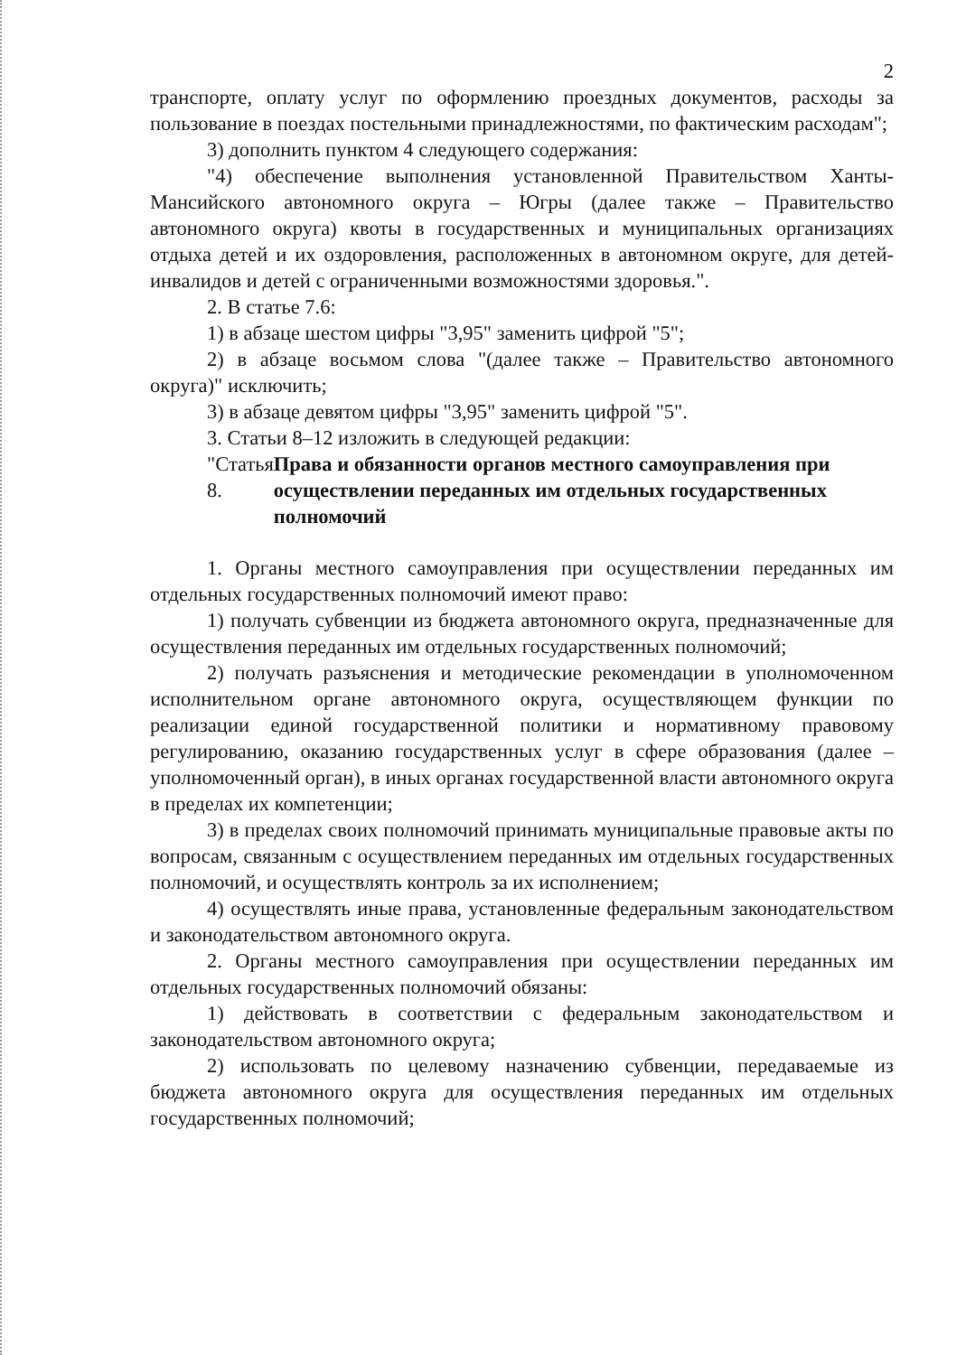2
транспорте, оплату услуг по оформлению проездных документов, расходы за пользование в поездах постельными принадлежностями, по фактическим расходам";
3) дополнить пунктом 4 следующего содержания:
"4) обеспечение выполнения установленной Правительством Ханты-Мансийского автономного округа – Югры (далее также – Правительство автономного округа) квоты в государственных и муниципальных организациях отдыха детей и их оздоровления, расположенных в автономном округе, для детей-инвалидов и детей с ограниченными возможностями здоровья.".
2. В статье 7.6:
1) в абзаце шестом цифры "3,95" заменить цифрой "5";
2) в абзаце восьмом слова "(далее также – Правительство автономного округа)" исключить;
3) в абзаце девятом цифры "3,95" заменить цифрой "5".
3. Статьи 8–12 изложить в следующей редакции:
"Статья 8. Права и обязанности органов местного самоуправления при осуществлении переданных им отдельных государственных полномочий
1. Органы местного самоуправления при осуществлении переданных им отдельных государственных полномочий имеют право:
1) получать субвенции из бюджета автономного округа, предназначенные для осуществления переданных им отдельных государственных полномочий;
2) получать разъяснения и методические рекомендации в уполномоченном исполнительном органе автономного округа, осуществляющем функции по реализации единой государственной политики и нормативному правовому регулированию, оказанию государственных услуг в сфере образования (далее – уполномоченный орган), в иных органах государственной власти автономного округа в пределах их компетенции;
3) в пределах своих полномочий принимать муниципальные правовые акты по вопросам, связанным с осуществлением переданных им отдельных государственных полномочий, и осуществлять контроль за их исполнением;
4) осуществлять иные права, установленные федеральным законодательством и законодательством автономного округа.
2. Органы местного самоуправления при осуществлении переданных им отдельных государственных полномочий обязаны:
1) действовать в соответствии с федеральным законодательством и законодательством автономного округа;
2) использовать по целевому назначению субвенции, передаваемые из бюджета автономного округа для осуществления переданных им отдельных государственных полномочий;